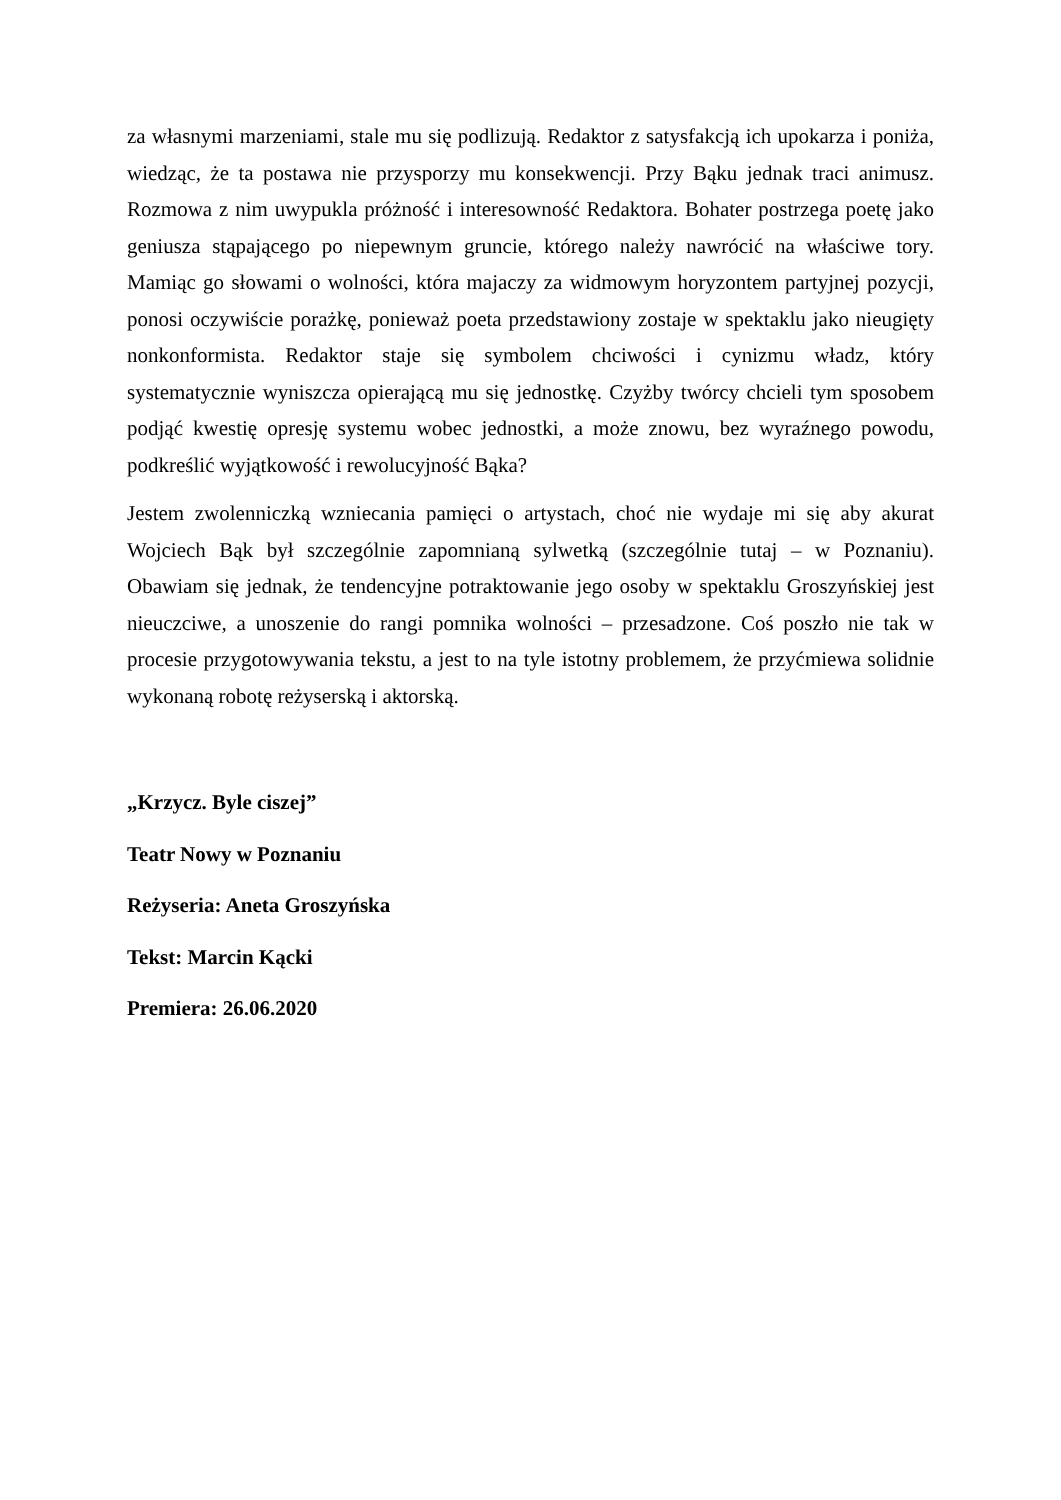za własnymi marzeniami, stale mu się podlizują. Redaktor z satysfakcją ich upokarza i poniża, wiedząc, że ta postawa nie przysporzy mu konsekwencji. Przy Bąku jednak traci animusz. Rozmowa z nim uwypukla próżność i interesowność Redaktora. Bohater postrzega poetę jako geniusza stąpającego po niepewnym gruncie, którego należy nawrócić na właściwe tory. Mamiąc go słowami o wolności, która majaczy za widmowym horyzontem partyjnej pozycji, ponosi oczywiście porażkę, ponieważ poeta przedstawiony zostaje w spektaklu jako nieugięty nonkonformista. Redaktor staje się symbolem chciwości i cynizmu władz, który systematycznie wyniszcza opierającą mu się jednostkę. Czyżby twórcy chcieli tym sposobem podjąć kwestię opresję systemu wobec jednostki, a może znowu, bez wyraźnego powodu, podkreślić wyjątkowość i rewolucyjność Bąka?
Jestem zwolenniczką wzniecania pamięci o artystach, choć nie wydaje mi się aby akurat Wojciech Bąk był szczególnie zapomnianą sylwetką (szczególnie tutaj – w Poznaniu). Obawiam się jednak, że tendencyjne potraktowanie jego osoby w spektaklu Groszyńskiej jest nieuczciwe, a unoszenie do rangi pomnika wolności – przesadzone. Coś poszło nie tak w procesie przygotowywania tekstu, a jest to na tyle istotny problemem, że przyćmiewa solidnie wykonaną robotę reżyserską i aktorską.
„Krzycz. Byle ciszej”
Teatr Nowy w Poznaniu
Reżyseria: Aneta Groszyńska
Tekst: Marcin Kącki
Premiera: 26.06.2020